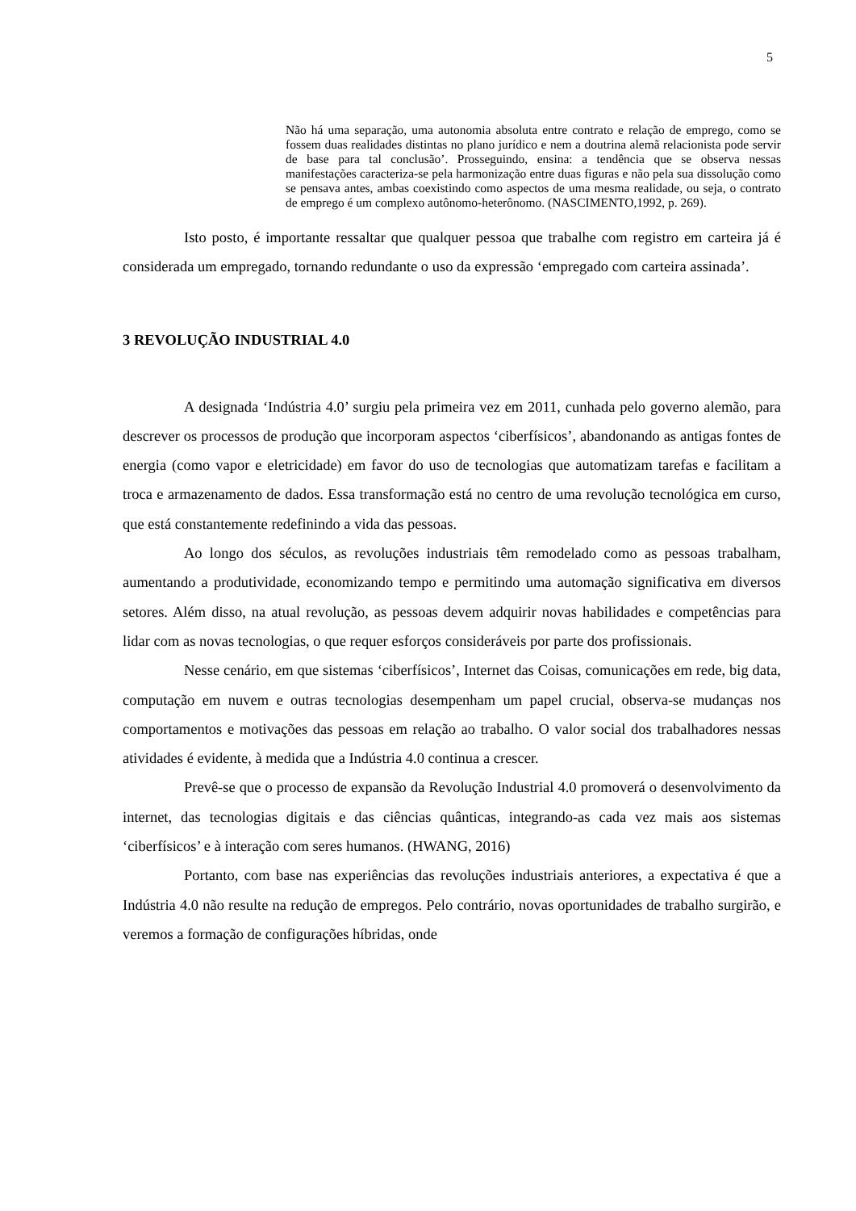5
Não há uma separação, uma autonomia absoluta entre contrato e relação de emprego, como se fossem duas realidades distintas no plano jurídico e nem a doutrina alemã relacionista pode servir de base para tal conclusão’. Prosseguindo, ensina: a tendência que se observa nessas manifestações caracteriza-se pela harmonização entre duas figuras e não pela sua dissolução como se pensava antes, ambas coexistindo como aspectos de uma mesma realidade, ou seja, o contrato de emprego é um complexo autônomo-heterônomo. (NASCIMENTO,1992, p. 269).
Isto posto, é importante ressaltar que qualquer pessoa que trabalhe com registro em carteira já é considerada um empregado, tornando redundante o uso da expressão ‘empregado com carteira assinada’.
3 REVOLUÇÃO INDUSTRIAL 4.0
A designada ‘Indústria 4.0’ surgiu pela primeira vez em 2011, cunhada pelo governo alemão, para descrever os processos de produção que incorporam aspectos ‘ciberfísicos’, abandonando as antigas fontes de energia (como vapor e eletricidade) em favor do uso de tecnologias que automatizam tarefas e facilitam a troca e armazenamento de dados. Essa transformação está no centro de uma revolução tecnológica em curso, que está constantemente redefinindo a vida das pessoas.
Ao longo dos séculos, as revoluções industriais têm remodelado como as pessoas trabalham, aumentando a produtividade, economizando tempo e permitindo uma automação significativa em diversos setores. Além disso, na atual revolução, as pessoas devem adquirir novas habilidades e competências para lidar com as novas tecnologias, o que requer esforços consideráveis por parte dos profissionais.
Nesse cenário, em que sistemas ‘ciberfísicos’, Internet das Coisas, comunicações em rede, big data, computação em nuvem e outras tecnologias desempenham um papel crucial, observa-se mudanças nos comportamentos e motivações das pessoas em relação ao trabalho. O valor social dos trabalhadores nessas atividades é evidente, à medida que a Indústria 4.0 continua a crescer.
Prevê-se que o processo de expansão da Revolução Industrial 4.0 promoverá o desenvolvimento da internet, das tecnologias digitais e das ciências quânticas, integrando-as cada vez mais aos sistemas ‘ciberfísicos’ e à interação com seres humanos. (HWANG, 2016)
Portanto, com base nas experiências das revoluções industriais anteriores, a expectativa é que a Indústria 4.0 não resulte na redução de empregos. Pelo contrário, novas oportunidades de trabalho surgirão, e veremos a formação de configurações híbridas, onde